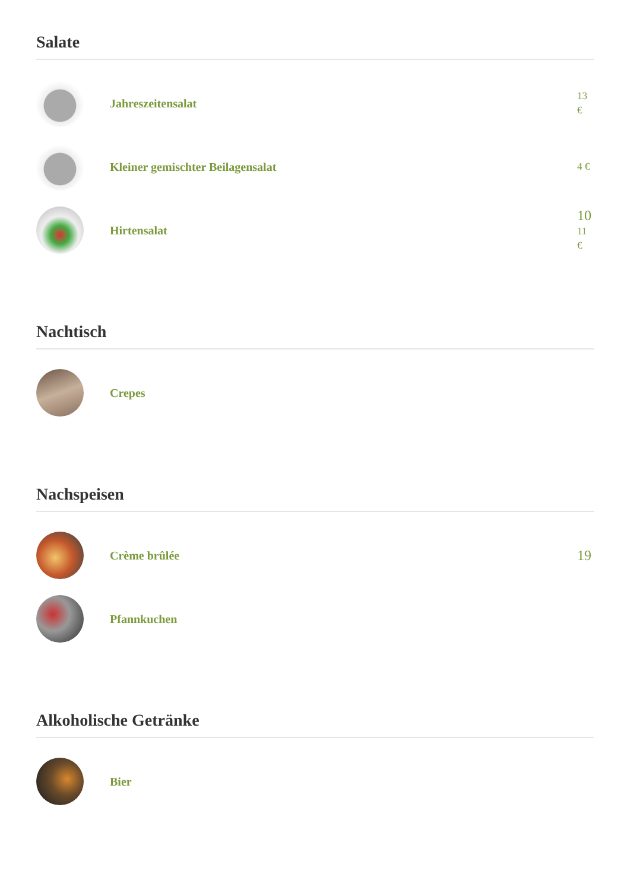Salate
Jahreszeitensalat
13
€
Kleiner gemischter Beilagensalat
4 €
Hirtensalat
10
11
€
Nachtisch
Crepes
Nachspeisen
Crème brûlée
19
Pfannkuchen
Alkoholische Getränke
Bier